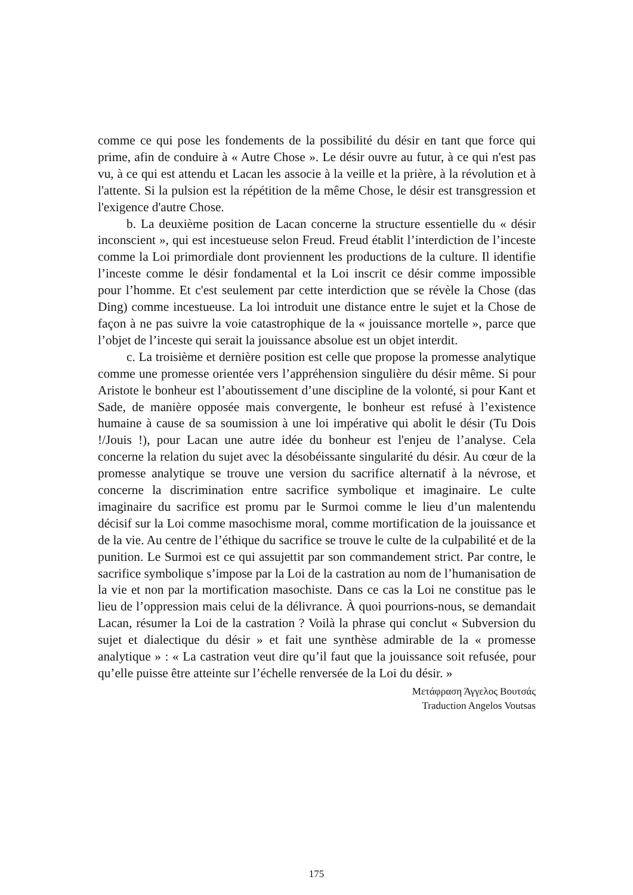comme ce qui pose les fondements de la possibilité du désir en tant que force qui prime, afin de conduire à « Autre Chose ». Le désir ouvre au futur, à ce qui n'est pas vu, à ce qui est attendu et Lacan les associe à la veille et la prière, à la révolution et à l'attente. Si la pulsion est la répétition de la même Chose, le désir est transgression et l'exigence d'autre Chose.
b. La deuxième position de Lacan concerne la structure essentielle du « désir inconscient », qui est incestueuse selon Freud. Freud établit l’interdiction de l’inceste comme la Loi primordiale dont proviennent les productions de la culture. Il identifie l’inceste comme le désir fondamental et la Loi inscrit ce désir comme impossible pour l’homme. Et c'est seulement par cette interdiction que se révèle la Chose (das Ding) comme incestueuse. La loi introduit une distance entre le sujet et la Chose de façon à ne pas suivre la voie catastrophique de la « jouissance mortelle », parce que l’objet de l’inceste qui serait la jouissance absolue est un objet interdit.
c. La troisième et dernière position est celle que propose la promesse analytique comme une promesse orientée vers l’appréhension singulière du désir même. Si pour Aristote le bonheur est l’aboutissement d’une discipline de la volonté, si pour Kant et Sade, de manière opposée mais convergente, le bonheur est refusé à l’existence humaine à cause de sa soumission à une loi impérative qui abolit le désir (Tu Dois !/Jouis !), pour Lacan une autre idée du bonheur est l'enjeu de l’analyse. Cela concerne la relation du sujet avec la désobéissante singularité du désir. Au cœur de la promesse analytique se trouve une version du sacrifice alternatif à la névrose, et concerne la discrimination entre sacrifice symbolique et imaginaire. Le culte imaginaire du sacrifice est promu par le Surmoi comme le lieu d’un malentendu décisif sur la Loi comme masochisme moral, comme mortification de la jouissance et de la vie. Au centre de l’éthique du sacrifice se trouve le culte de la culpabilité et de la punition. Le Surmoi est ce qui assujettit par son commandement strict. Par contre, le sacrifice symbolique s’impose par la Loi de la castration au nom de l’humanisation de la vie et non par la mortification masochiste. Dans ce cas la Loi ne constitue pas le lieu de l’oppression mais celui de la délivrance. À quoi pourrions-nous, se demandait Lacan, résumer la Loi de la castration ? Voilà la phrase qui conclut « Subversion du sujet et dialectique du désir » et fait une synthèse admirable de la « promesse analytique » : « La castration veut dire qu’il faut que la jouissance soit refusée, pour qu’elle puisse être atteinte sur l’échelle renversée de la Loi du désir. »
Μετάφραση Άγγελος Βουτσάς
Traduction Angelos Voutsas
175